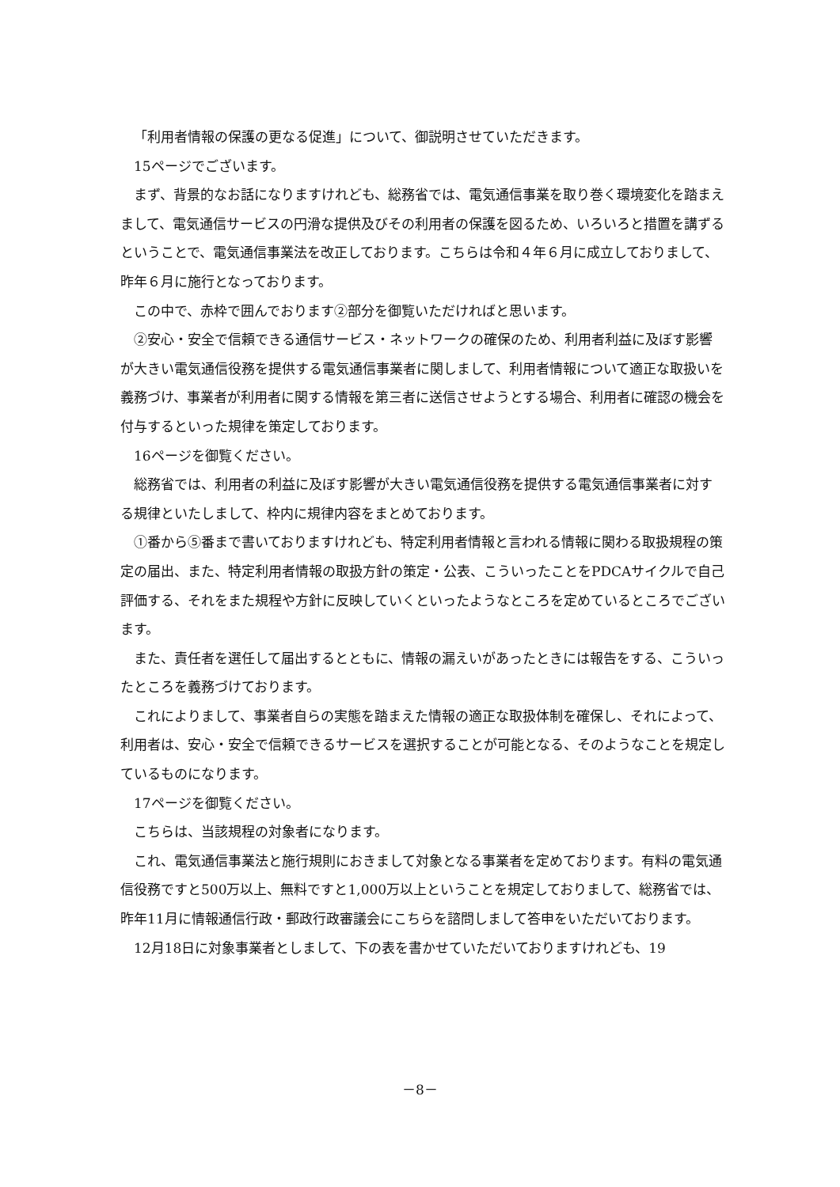「利用者情報の保護の更なる促進」について、御説明させていただきます。
15ページでございます。
まず、背景的なお話になりますけれども、総務省では、電気通信事業を取り巻く環境変化を踏まえまして、電気通信サービスの円滑な提供及びその利用者の保護を図るため、いろいろと措置を講ずるということで、電気通信事業法を改正しております。こちらは令和４年６月に成立しておりまして、昨年６月に施行となっております。
この中で、赤枠で囲んでおります②部分を御覧いただければと思います。
②安心・安全で信頼できる通信サービス・ネットワークの確保のため、利用者利益に及ぼす影響が大きい電気通信役務を提供する電気通信事業者に関しまして、利用者情報について適正な取扱いを義務づけ、事業者が利用者に関する情報を第三者に送信させようとする場合、利用者に確認の機会を付与するといった規律を策定しております。
16ページを御覧ください。
総務省では、利用者の利益に及ぼす影響が大きい電気通信役務を提供する電気通信事業者に対する規律といたしまして、枠内に規律内容をまとめております。
①番から⑤番まで書いておりますけれども、特定利用者情報と言われる情報に関わる取扱規程の策定の届出、また、特定利用者情報の取扱方針の策定・公表、こういったことをPDCAサイクルで自己評価する、それをまた規程や方針に反映していくといったようなところを定めているところでございます。
また、責任者を選任して届出するとともに、情報の漏えいがあったときには報告をする、こういったところを義務づけております。
これによりまして、事業者自らの実態を踏まえた情報の適正な取扱体制を確保し、それによって、利用者は、安心・安全で信頼できるサービスを選択することが可能となる、そのようなことを規定しているものになります。
17ページを御覧ください。
こちらは、当該規程の対象者になります。
これ、電気通信事業法と施行規則におきまして対象となる事業者を定めております。有料の電気通信役務ですと500万以上、無料ですと1,000万以上ということを規定しておりまして、総務省では、昨年11月に情報通信行政・郵政行政審議会にこちらを諮問しまして答申をいただいております。
12月18日に対象事業者としまして、下の表を書かせていただいておりますけれども、19
－8－